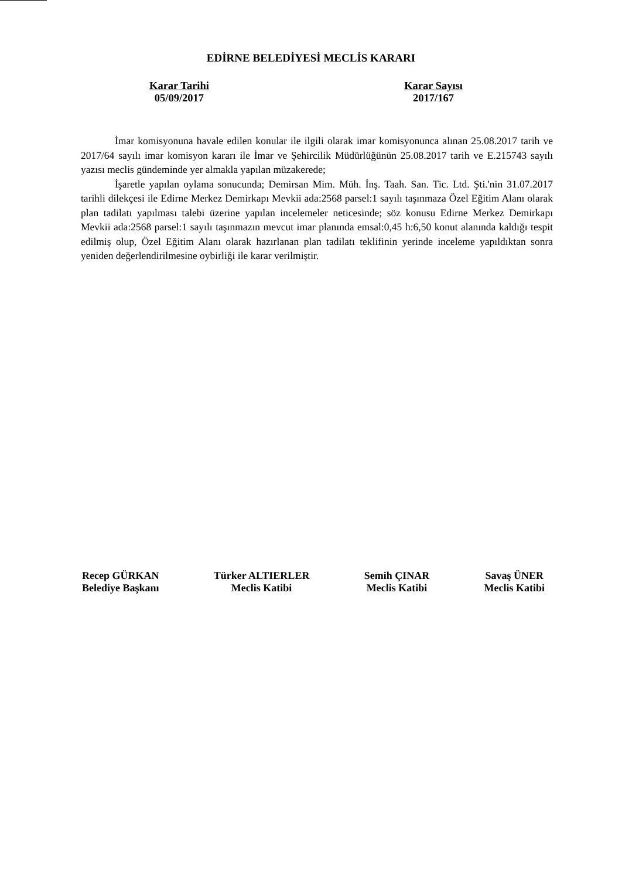EDİRNE BELEDİYESİ MECLİS KARARI
Karar Tarihi
05/09/2017
Karar Sayısı
2017/167
İmar komisyonuna havale edilen konular ile ilgili olarak imar komisyonunca alınan 25.08.2017 tarih ve 2017/64 sayılı imar komisyon kararı ile İmar ve Şehircilik Müdürlüğünün 25.08.2017 tarih ve E.215743 sayılı yazısı meclis gündeminde yer almakla yapılan müzakerede;
İşaretle yapılan oylama sonucunda; Demirsan Mim. Müh. İnş. Taah. San. Tic. Ltd. Şti.'nin 31.07.2017 tarihli dilekçesi ile Edirne Merkez Demirkapı Mevkii ada:2568 parsel:1 sayılı taşınmaza Özel Eğitim Alanı olarak plan tadilatı yapılması talebi üzerine yapılan incelemeler neticesinde; söz konusu Edirne Merkez Demirkapı Mevkii ada:2568 parsel:1 sayılı taşınmazın mevcut imar planında emsal:0,45 h:6,50 konut alanında kaldığı tespit edilmiş olup, Özel Eğitim Alanı olarak hazırlanan plan tadilatı teklifinin yerinde inceleme yapıldıktan sonra yeniden değerlendirilmesine oybirliği ile karar verilmiştir.
Recep GÜRKAN
Belediye Başkanı
Türker ALTIERLER
Meclis Katibi
Semih ÇINAR
Meclis Katibi
Savaş ÜNER
Meclis Katibi